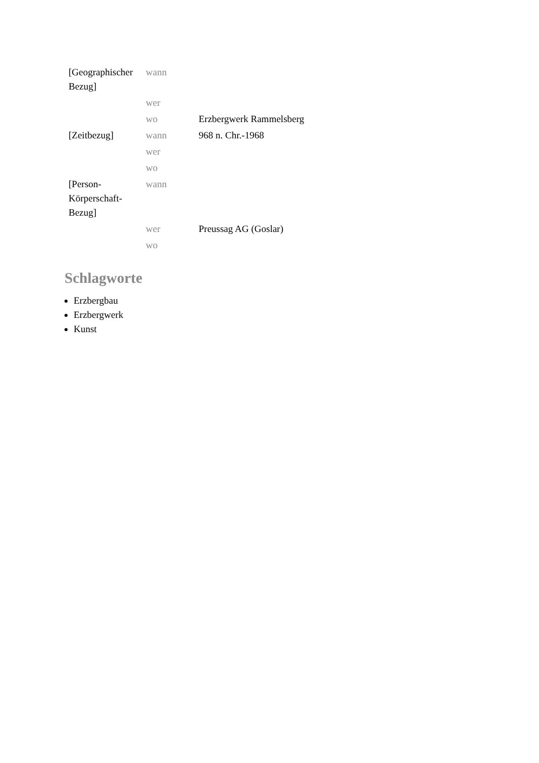| [Geographischer Bezug] | wann | |
| | wer | |
| | wo | Erzbergwerk Rammelsberg |
| [Zeitbezug] | wann | 968 n. Chr.-1968 |
| | wer | |
| | wo | |
| [Person- Körperschaft- Bezug] | wann | |
| | wer | Preussag AG (Goslar) |
| | wo | |
Schlagworte
Erzbergbau
Erzbergwerk
Kunst